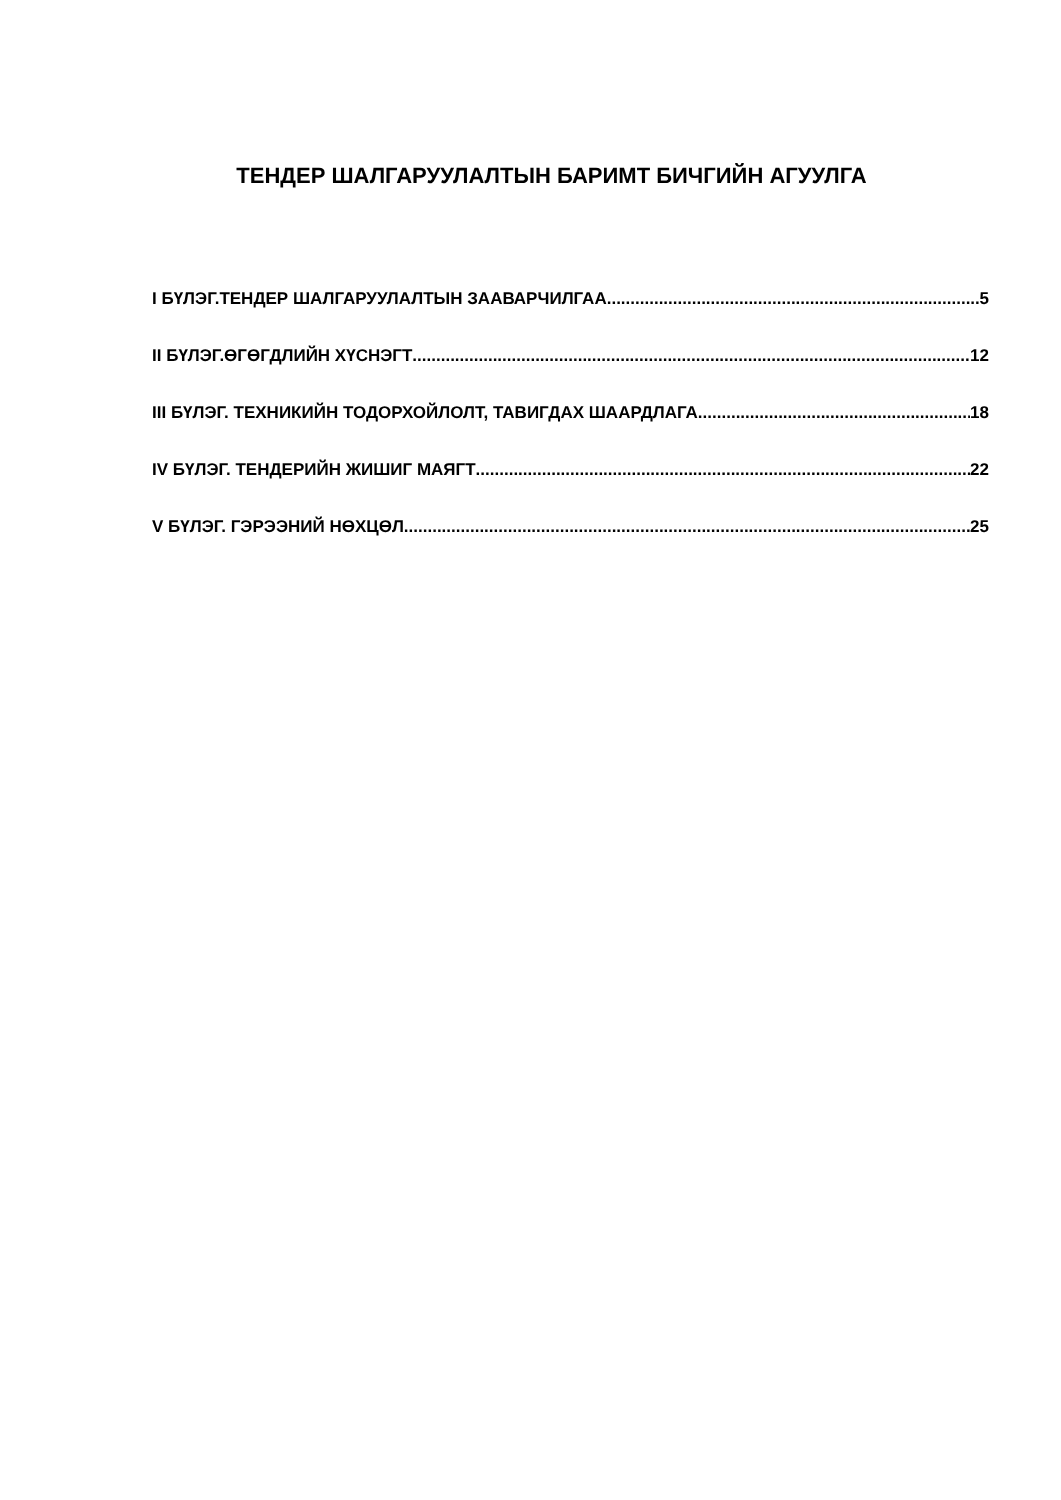ТЕНДЕР ШАЛГАРУУЛАЛТЫН БАРИМТ БИЧГИЙН АГУУЛГА
I БҮЛЭГ.ТЕНДЕР ШАЛГАРУУЛАЛТЫН ЗААВАРЧИЛГАА 5
II БҮЛЭГ.ӨГӨГДЛИЙН ХҮСНЭГТ 12
III БҮЛЭГ. ТЕХНИКИЙН ТОДОРХОЙЛОЛТ, ТАВИГДАХ ШААРДЛАГА 18
IV БҮЛЭГ. ТЕНДЕРИЙН ЖИШИГ МАЯГТ 22
V БҮЛЭГ. ГЭРЭЭНИЙ НӨХЦӨЛ 25